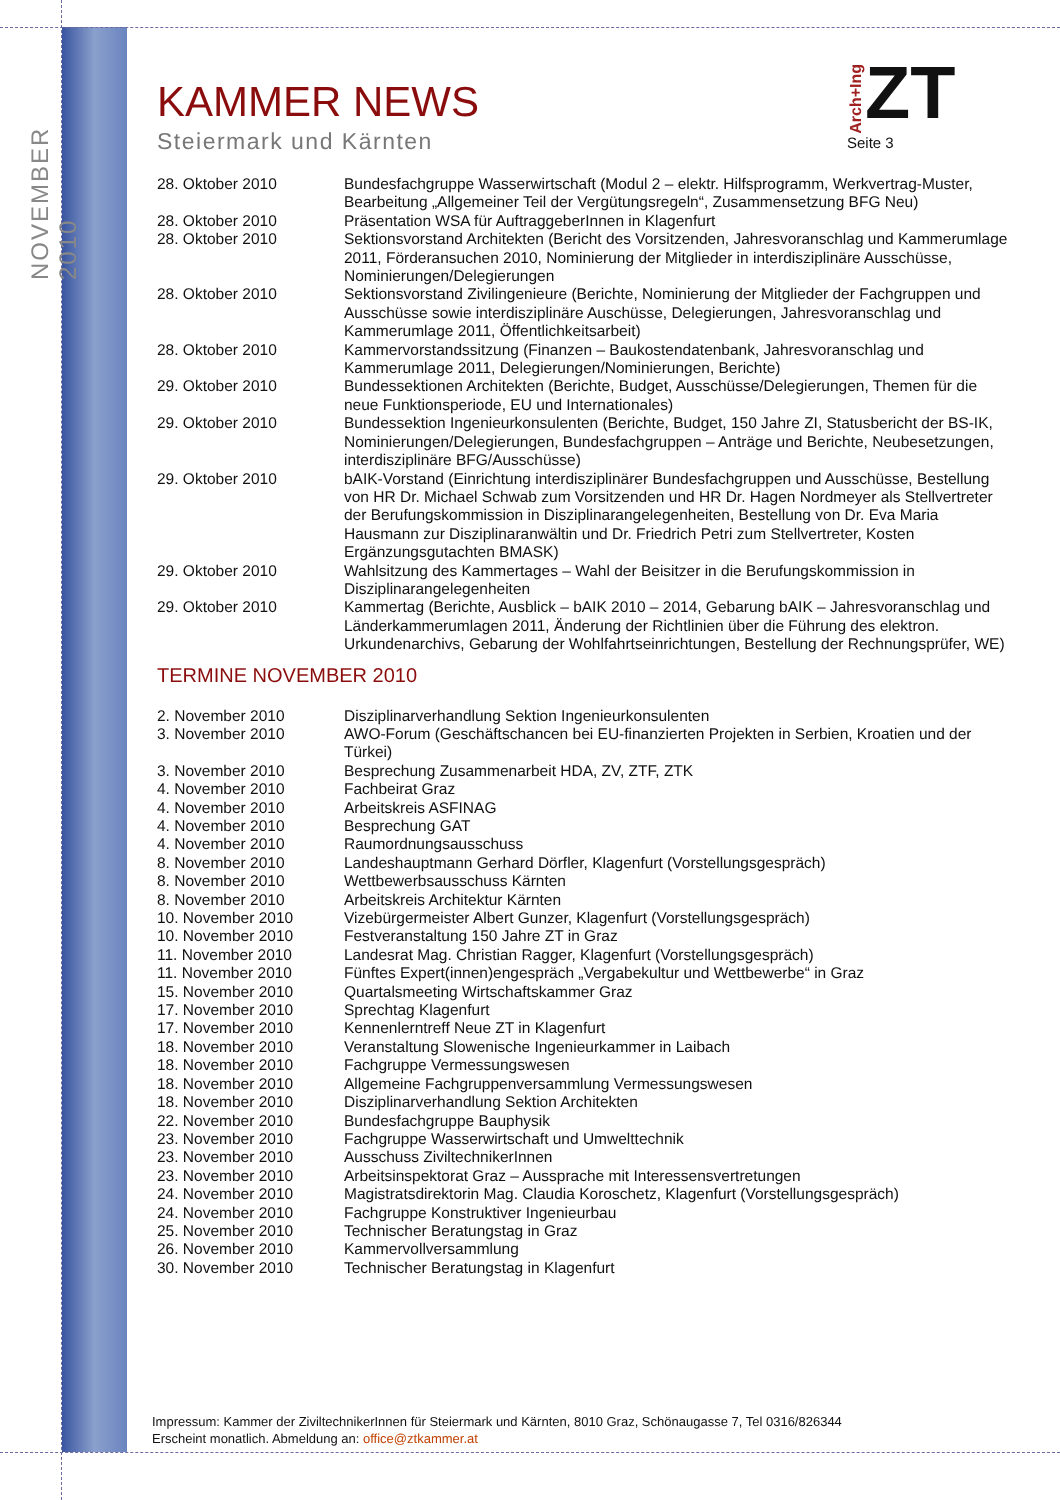NOVEMBER 2010
Arch+Ing ZT
Seite 3
KAMMER NEWS
Steiermark und Kärnten
| 28. Oktober 2010 | Bundesfachgruppe Wasserwirtschaft (Modul 2 – elektr. Hilfsprogramm, Werkvertrag-Muster, Bearbeitung „Allgemeiner Teil der Vergütungsregeln“, Zusammensetzung BFG Neu) |
| 28. Oktober 2010 | Präsentation WSA für AuftraggeberInnen in Klagenfurt |
| 28. Oktober 2010 | Sektionsvorstand Architekten (Bericht des Vorsitzenden, Jahresvoranschlag und Kammerumlage 2011, Förderansuchen 2010, Nominierung der Mitglieder in interdisziplinäre Ausschüsse, Nominierungen/Delegierungen |
| 28. Oktober 2010 | Sektionsvorstand Zivilingenieure (Berichte, Nominierung der Mitglieder der Fachgruppen und Ausschüsse sowie interdisziplinäre Auschüsse, Delegierungen, Jahresvoranschlag und Kammerumlage 2011, Öffentlichkeitsarbeit) |
| 28. Oktober 2010 | Kammervorstandssitzung (Finanzen – Baukostendatenbank, Jahresvoranschlag und Kammerumlage 2011, Delegierungen/Nominierungen, Berichte) |
| 29. Oktober 2010 | Bundessektionen Architekten (Berichte, Budget, Ausschüsse/Delegierungen, Themen für die neue Funktionsperiode, EU und Internationales) |
| 29. Oktober 2010 | Bundessektion Ingenieurkonsulenten (Berichte, Budget, 150 Jahre ZI, Statusbericht der BS-IK, Nominierungen/Delegierungen, Bundesfachgruppen – Anträge und Berichte, Neubesetzungen, interdisziplinäre BFG/Ausschüsse) |
| 29. Oktober 2010 | bAIK-Vorstand (Einrichtung interdisziplinärer Bundesfachgruppen und Ausschüsse, Bestellung von HR Dr. Michael Schwab zum Vorsitzenden und HR Dr. Hagen Nordmeyer als Stellvertreter der Berufungskommission in Disziplinarangelegenheiten, Bestellung von Dr. Eva Maria Hausmann zur Disziplinaranwältin und Dr. Friedrich Petri zum Stellvertreter, Kosten Ergänzungsgutachten BMASK) |
| 29. Oktober 2010 | Wahlsitzung des Kammertages – Wahl der Beisitzer in die Berufungskommission in Disziplinarangelegenheiten |
| 29. Oktober 2010 | Kammertag (Berichte, Ausblick – bAIK 2010 – 2014, Gebarung bAIK – Jahresvoranschlag und Länderkammerumlagen 2011, Änderung der Richtlinien über die Führung des elektron. Urkundenarchivs, Gebarung der Wohlfahrtseinrichtungen, Bestellung der Rechnungsprüfer, WE) |
TERMINE NOVEMBER 2010
| 2. November 2010 | Disziplinarverhandlung Sektion Ingenieurkonsulenten |
| 3. November 2010 | AWO-Forum (Geschäftschancen bei EU-finanzierten Projekten in Serbien, Kroatien und der Türkei) |
| 3. November 2010 | Besprechung Zusammenarbeit HDA, ZV, ZTF, ZTK |
| 4. November 2010 | Fachbeirat Graz |
| 4. November 2010 | Arbeitskreis ASFINAG |
| 4. November 2010 | Besprechung GAT |
| 4. November 2010 | Raumordnungsausschuss |
| 8. November 2010 | Landeshauptmann Gerhard Dörfler, Klagenfurt (Vorstellungsgespräch) |
| 8. November 2010 | Wettbewerbsausschuss Kärnten |
| 8. November 2010 | Arbeitskreis Architektur Kärnten |
| 10. November 2010 | Vizebürgermeister Albert Gunzer, Klagenfurt (Vorstellungsgespräch) |
| 10. November 2010 | Festveranstaltung 150 Jahre ZT in Graz |
| 11. November 2010 | Landesrat Mag. Christian Ragger, Klagenfurt (Vorstellungsgespräch) |
| 11. November 2010 | Fünftes Expert(innen)engespräch „Vergabekultur und Wettbewerbe“ in Graz |
| 15. November 2010 | Quartalsmeeting Wirtschaftskammer Graz |
| 17. November 2010 | Sprechtag Klagenfurt |
| 17. November 2010 | Kennenlerntreff Neue ZT in Klagenfurt |
| 18. November 2010 | Veranstaltung Slowenische Ingenieurkammer in Laibach |
| 18. November 2010 | Fachgruppe Vermessungswesen |
| 18. November 2010 | Allgemeine Fachgruppenversammlung Vermessungswesen |
| 18. November 2010 | Disziplinarverhandlung Sektion Architekten |
| 22. November 2010 | Bundesfachgruppe Bauphysik |
| 23. November 2010 | Fachgruppe Wasserwirtschaft und Umwelttechnik |
| 23. November 2010 | Ausschuss ZiviltechnikerInnen |
| 23. November 2010 | Arbeitsinspektorat Graz – Aussprache mit Interessensvertretungen |
| 24. November 2010 | Magistratsdirektorin Mag. Claudia Koroschetz, Klagenfurt (Vorstellungsgespräch) |
| 24. November 2010 | Fachgruppe Konstruktiver Ingenieurbau |
| 25. November 2010 | Technischer Beratungstag in Graz |
| 26. November 2010 | Kammervollversammlung |
| 30. November 2010 | Technischer Beratungstag in Klagenfurt |
Impressum: Kammer der ZiviltechnikerInnen für Steiermark und Kärnten, 8010 Graz, Schönaugasse 7, Tel 0316/826344
Erscheint monatlich. Abmeldung an: office@ztkammer.at